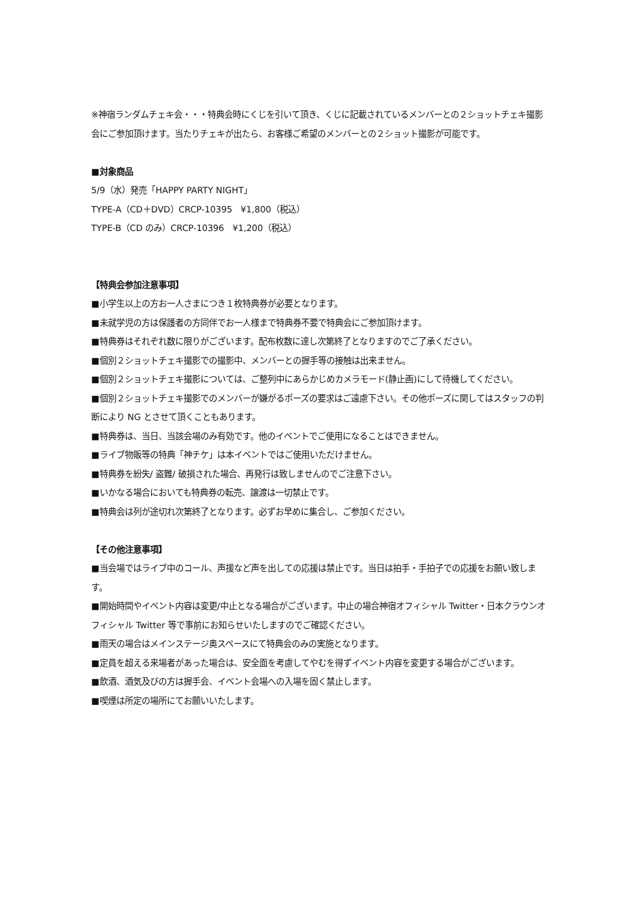※神宿ランダムチェキ会・・・特典会時にくじを引いて頂き、くじに記載されているメンバーとの２ショットチェキ撮影会にご参加頂けます。当たりチェキが出たら、お客様ご希望のメンバーとの２ショット撮影が可能です。
■対象商品
5/9（水）発売「HAPPY PARTY NIGHT」
TYPE-A（CD＋DVD）CRCP-10395　¥1,800（税込）
TYPE-B（CD のみ）CRCP-10396　¥1,200（税込）
【特典会参加注意事項】
■小学生以上の方お一人さまにつき１枚特典券が必要となります。
■未就学児の方は保護者の方同伴でお一人様まで特典券不要で特典会にご参加頂けます。
■特典券はそれぞれ数に限りがございます。配布枚数に達し次第終了となりますのでご了承ください。
■個別２ショットチェキ撮影での撮影中、メンバーとの握手等の接触は出来ません。
■個別２ショットチェキ撮影については、ご整列中にあらかじめカメラモード(静止画)にして待機してください。
■個別２ショットチェキ撮影でのメンバーが嫌がるポーズの要求はご遠慮下さい。その他ポーズに関してはスタッフの判断により NG とさせて頂くこともあります。
■特典券は、当日、当該会場のみ有効です。他のイベントでご使用になることはできません。
■ライブ物販等の特典「神チケ」は本イベントではご使用いただけません。
■特典券を紛失/ 盗難/ 破損された場合、再発行は致しませんのでご注意下さい。
■いかなる場合においても特典券の転売、譲渡は一切禁止です。
■特典会は列が途切れ次第終了となります。必ずお早めに集合し、ご参加ください。
【その他注意事項】
■当会場ではライブ中のコール、声援など声を出しての応援は禁止です。当日は拍手・手拍子での応援をお願い致します。
■開始時間やイベント内容は変更/中止となる場合がございます。中止の場合神宿オフィシャル Twitter・日本クラウンオフィシャル Twitter 等で事前にお知らせいたしますのでご確認ください。
■雨天の場合はメインステージ奥スペースにて特典会のみの実施となります。
■定員を超える来場者があった場合は、安全面を考慮してやむを得ずイベント内容を変更する場合がございます。
■飲酒、酒気及びの方は握手会、イベント会場への入場を固く禁止します。
■喫煙は所定の場所にてお願いいたします。